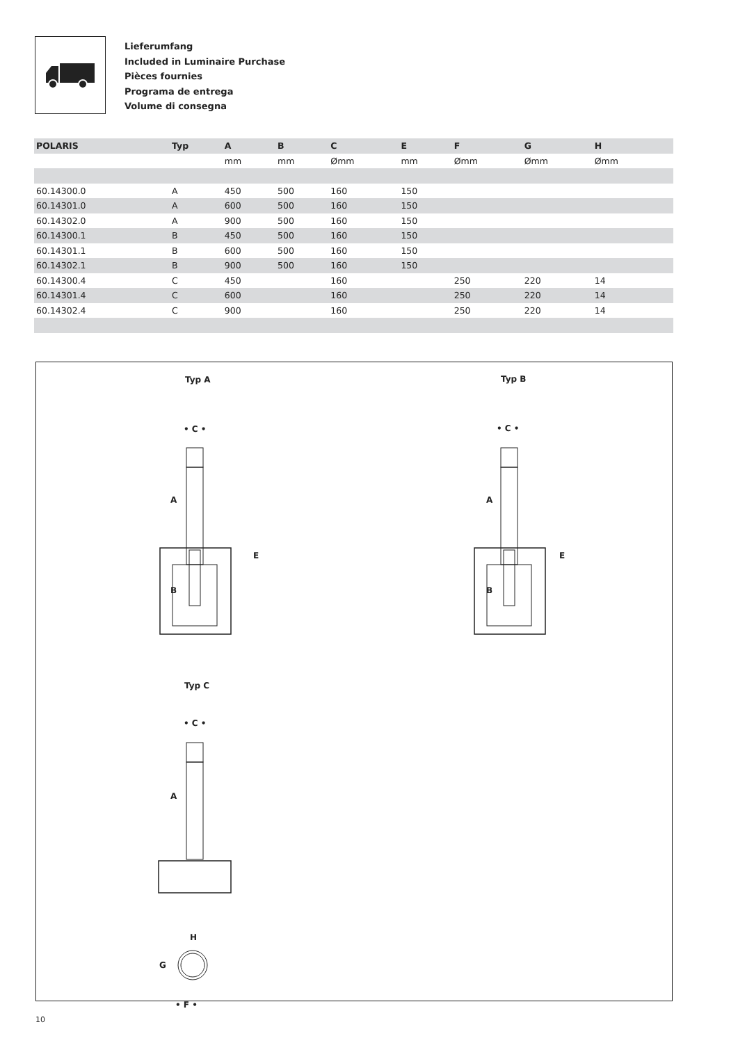Lieferumfang
Included in Luminaire Purchase
Pièces fournies
Programa de entrega
Volume di consegna
| POLARIS | Typ | A | B | C | E | F | G | H | |
| --- | --- | --- | --- | --- | --- | --- | --- | --- | --- |
| | | mm | mm | Ømm | mm | Ømm | Ømm | Ømm | |
| 60.14300.0 | A | 450 | 500 | 160 | 150 | | | | |
| 60.14301.0 | A | 600 | 500 | 160 | 150 | | | | |
| 60.14302.0 | A | 900 | 500 | 160 | 150 | | | | |
| 60.14300.1 | B | 450 | 500 | 160 | 150 | | | | |
| 60.14301.1 | B | 600 | 500 | 160 | 150 | | | | |
| 60.14302.1 | B | 900 | 500 | 160 | 150 | | | | |
| 60.14300.4 | C | 450 | | 160 | | 250 | 220 | 14 | |
| 60.14301.4 | C | 600 | | 160 | | 250 | 220 | 14 | |
| 60.14302.4 | C | 900 | | 160 | | 250 | 220 | 14 | |
Typ A Typ B
Typ C
• C • • C •
• C •
A
B
E
A
B
E
A
H
G
• F •
10